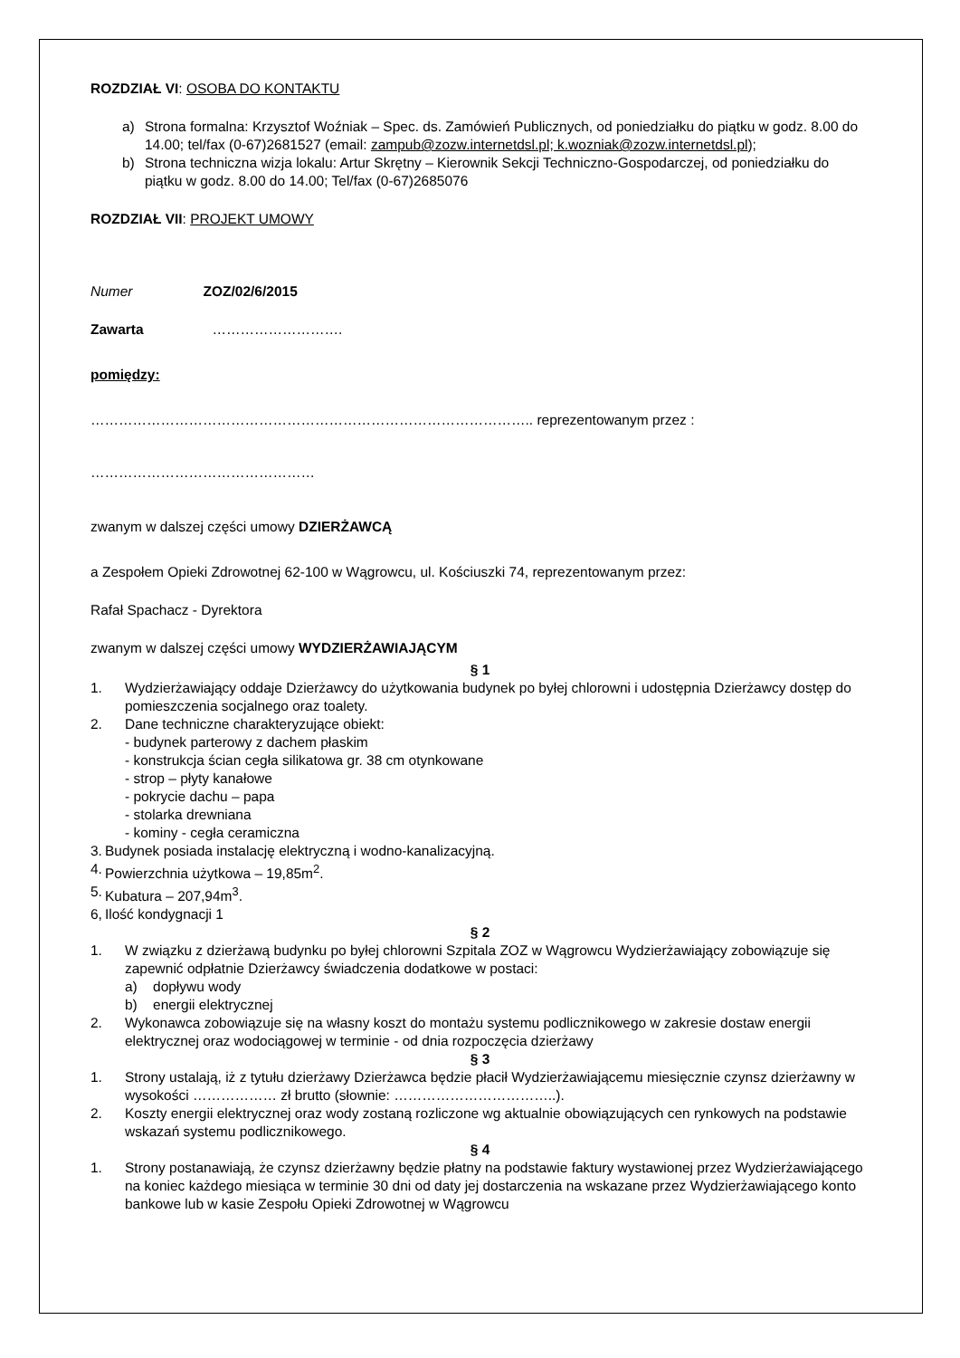ROZDZIAŁ VI: OSOBA DO KONTAKTU
a) Strona formalna: Krzysztof Woźniak – Spec. ds. Zamówień Publicznych, od poniedziałku do piątku w godz. 8.00 do 14.00; tel/fax (0-67)2681527 (email: zampub@zozw.internetdsl.pl; k.wozniak@zozw.internetdsl.pl);
b) Strona techniczna wizja lokalu: Artur Skrętny – Kierownik Sekcji Techniczno-Gospodarczej, od poniedziałku do piątku w godz. 8.00 do 14.00; Tel/fax (0-67)2685076
ROZDZIAŁ VII: PROJEKT UMOWY
Numer ZOZ/02/6/2015
Zawarta ……………………….
pomiędzy:
………………………………………………………………………………….. reprezentowanym przez :
…………………………………………
zwanym w dalszej części umowy DZIERŻAWCĄ
a Zespołem Opieki Zdrowotnej 62-100 w Wągrowcu, ul. Kościuszki 74, reprezentowanym przez:
Rafał Spachacz - Dyrektora
zwanym w dalszej części umowy WYDZIERŻAWIAJĄCYM
§ 1
1. Wydzierżawiający oddaje Dzierżawcy do użytkowania budynek po byłej chlorowni i udostępnia Dzierżawcy dostęp do pomieszczenia socjalnego oraz toalety.
2. Dane techniczne charakteryzujące obiekt:
- budynek parterowy z dachem płaskim
- konstrukcja ścian cegła silikatowa gr. 38 cm otynkowane
- strop – płyty kanałowe
- pokrycie dachu – papa
- stolarka drewniana
- kominy - cegła ceramiczna
3. Budynek posiada instalację elektryczną i wodno-kanalizacyjną.
4. Powierzchnia użytkowa – 19,85m<sup>2</sup>.
5. Kubatura – 207,94m<sup>3</sup>.
6, Ilość kondygnacji 1
§ 2
1. W związku z dzierżawą budynku po byłej chlorowni Szpitala ZOZ w Wągrowcu Wydzierżawiający zobowiązuje się zapewnić odpłatnie Dzierżawcy świadczenia dodatkowe w postaci:
a) dopływu wody
b) energii elektrycznej
2. Wykonawca zobowiązuje się na własny koszt do montażu systemu podlicznikowego w zakresie dostaw energii elektrycznej oraz wodociągowej w terminie - od dnia rozpoczęcia dzierżawy
§ 3
1. Strony ustalają, iż z tytułu dzierżawy Dzierżawca będzie płacił Wydzierżawiającemu miesięcznie czynsz dzierżawny w wysokości ……………… zł brutto (słownie: ……………………………..).
2. Koszty energii elektrycznej oraz wody zostaną rozliczone wg aktualnie obowiązujących cen rynkowych na podstawie wskazań systemu podlicznikowego.
§ 4
1. Strony postanawiają, że czynsz dzierżawny będzie płatny na podstawie faktury wystawionej przez Wydzierżawiającego na koniec każdego miesiąca w terminie 30 dni od daty jej dostarczenia na wskazane przez Wydzierżawiającego konto bankowe lub w kasie Zespołu Opieki Zdrowotnej w Wągrowcu